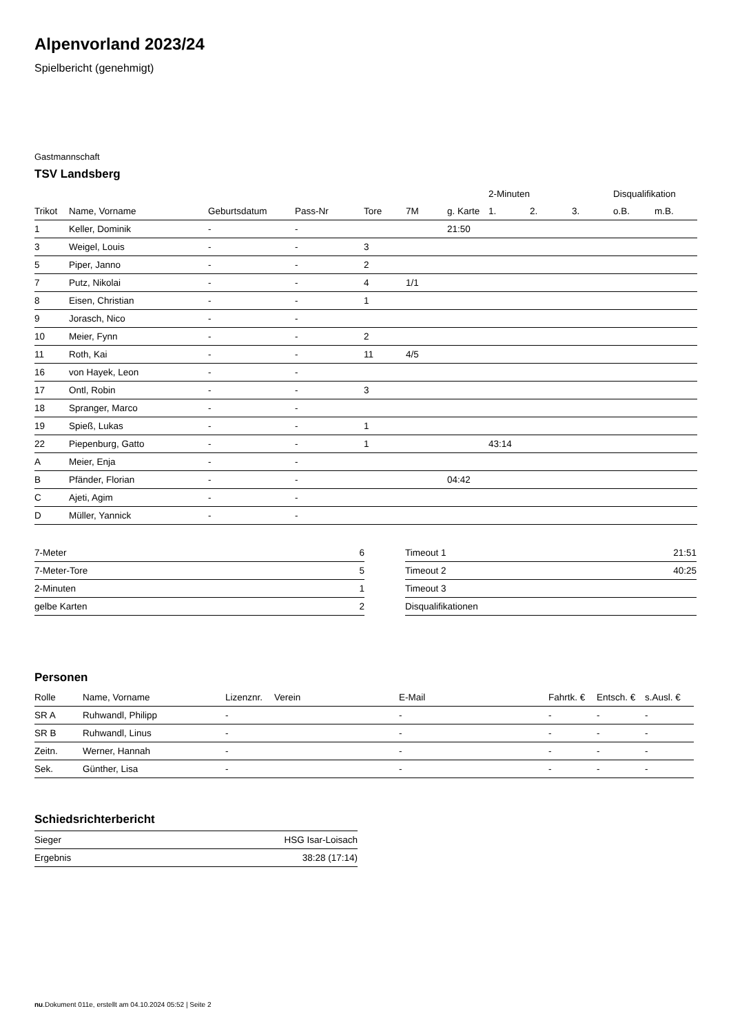Alpenvorland 2023/24
Spielbericht (genehmigt)
Gastmannschaft
TSV Landsberg
| | | | | | | | 2-Minuten | | | Disqualifikation | |
| --- | --- | --- | --- | --- | --- | --- | --- | --- | --- | --- | --- |
| Trikot | Name, Vorname | Geburtsdatum | Pass-Nr | Tore | 7M | g. Karte | 1. | 2. | 3. | o.B. | m.B. |
| 1 | Keller, Dominik | - | - | | | 21:50 | | | | | |
| 3 | Weigel, Louis | - | - | 3 | | | | | | | |
| 5 | Piper, Janno | - | - | 2 | | | | | | | |
| 7 | Putz, Nikolai | - | - | 4 | 1/1 | | | | | | |
| 8 | Eisen, Christian | - | - | 1 | | | | | | | |
| 9 | Jorasch, Nico | - | - | | | | | | | | |
| 10 | Meier, Fynn | - | - | 2 | | | | | | | |
| 11 | Roth, Kai | - | - | 11 | 4/5 | | | | | | |
| 16 | von Hayek, Leon | - | - | | | | | | | | |
| 17 | Ontl, Robin | - | - | 3 | | | | | | | |
| 18 | Spranger, Marco | - | - | | | | | | | | |
| 19 | Spieß, Lukas | - | - | 1 | | | | | | | |
| 22 | Piepenburg, Gatto | - | - | 1 | | | 43:14 | | | | |
| A | Meier, Enja | - | - | | | | | | | | |
| B | Pfänder, Florian | - | - | | | 04:42 | | | | | |
| C | Ajeti, Agim | - | - | | | | | | | | |
| D | Müller, Yannick | - | - | | | | | | | | |
| 7-Meter | 6 |
| 7-Meter-Tore | 5 |
| 2-Minuten | 1 |
| gelbe Karten | 2 |
| Timeout 1 | 21:51 |
| Timeout 2 | 40:25 |
| Timeout 3 | |
| Disqualifikationen | |
Personen
| Rolle | Name, Vorname | Lizenznr. | Verein | E-Mail | Fahrtk. € | Entsch. € | s.Ausl. € |
| --- | --- | --- | --- | --- | --- | --- | --- |
| SR A | Ruhwandl, Philipp | - | | - | - | - | - |
| SR B | Ruhwandl, Linus | - | | - | - | - | - |
| Zeitn. | Werner, Hannah | - | | - | - | - | - |
| Sek. | Günther, Lisa | - | | - | - | - | - |
Schiedsrichterbericht
| Sieger | HSG Isar-Loisach |
| Ergebnis | 38:28 (17:14) |
nu.Dokument 011e, erstellt am 04.10.2024 05:52 | Seite 2